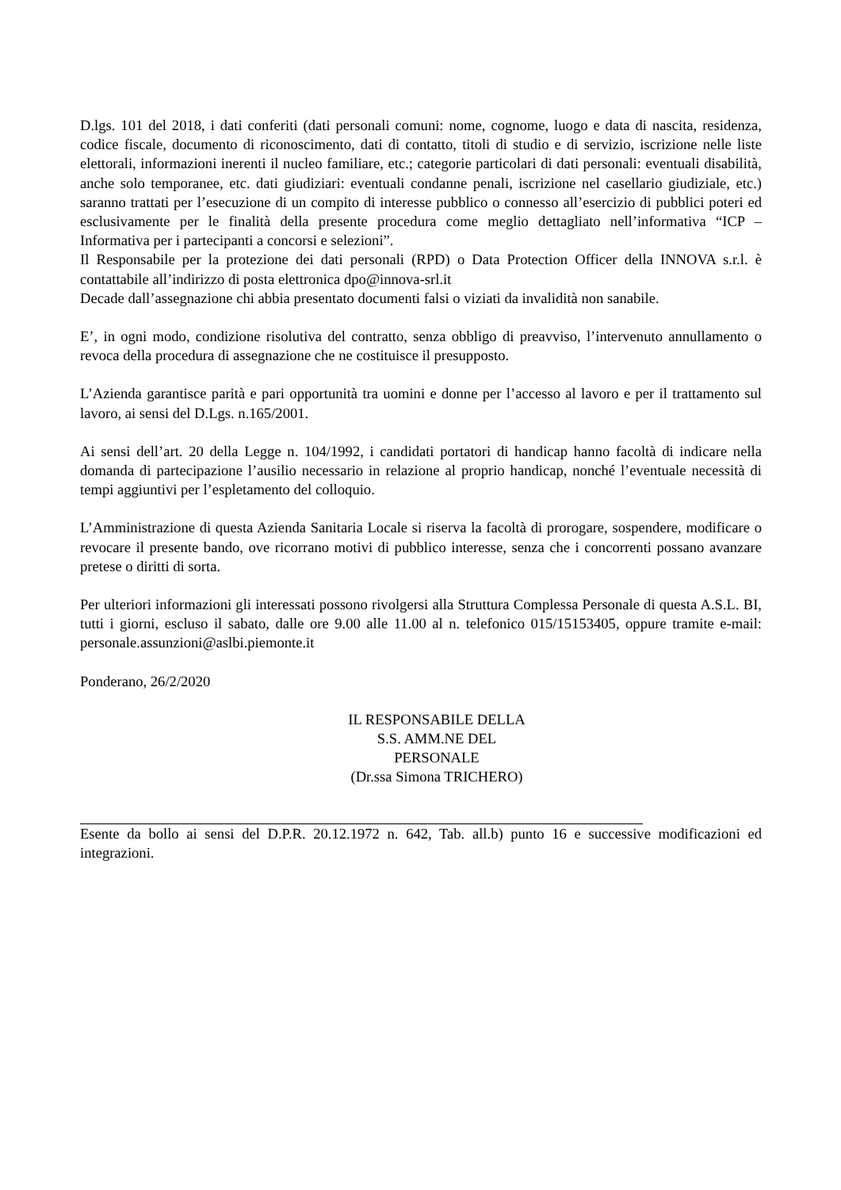D.lgs. 101 del 2018, i dati conferiti (dati personali comuni: nome, cognome, luogo e data di nascita, residenza, codice fiscale, documento di riconoscimento, dati di contatto, titoli di studio e di servizio, iscrizione nelle liste elettorali, informazioni inerenti il nucleo familiare, etc.; categorie particolari di dati personali: eventuali disabilità, anche solo temporanee, etc. dati giudiziari: eventuali condanne penali, iscrizione nel casellario giudiziale, etc.) saranno trattati per l’esecuzione di un compito di interesse pubblico o connesso all’esercizio di pubblici poteri ed esclusivamente per le finalità della presente procedura come meglio dettagliato nell’informativa “ICP – Informativa per i partecipanti a concorsi e selezioni”.
Il Responsabile per la protezione dei dati personali (RPD) o Data Protection Officer della INNOVA s.r.l. è contattabile all’indirizzo di posta elettronica dpo@innova-srl.it
Decade dall’assegnazione chi abbia presentato documenti falsi o viziati da invalidità non sanabile.
E’, in ogni modo, condizione risolutiva del contratto, senza obbligo di preavviso, l’intervenuto annullamento o revoca della procedura di assegnazione che ne costituisce il presupposto.
L’Azienda garantisce parità e pari opportunità tra uomini e donne per l’accesso al lavoro e per il trattamento sul lavoro, ai sensi del D.Lgs. n.165/2001.
Ai sensi dell’art. 20 della Legge n. 104/1992, i candidati portatori di handicap hanno facoltà di indicare nella domanda di partecipazione l’ausilio necessario in relazione al proprio handicap, nonché l’eventuale necessità di tempi aggiuntivi per l’espletamento del colloquio.
L’Amministrazione di questa Azienda Sanitaria Locale si riserva la facoltà di prorogare, sospendere, modificare o revocare il presente bando, ove ricorrano motivi di pubblico interesse, senza che i concorrenti possano avanzare pretese o diritti di sorta.
Per ulteriori informazioni gli interessati possono rivolgersi alla Struttura Complessa Personale di questa A.S.L. BI, tutti i giorni, escluso il sabato, dalle ore 9.00 alle 11.00 al n. telefonico 015/15153405, oppure tramite e-mail: personale.assunzioni@aslbi.piemonte.it
Ponderano, 26/2/2020
IL RESPONSABILE DELLA
S.S. AMM.NE DEL PERSONALE
(Dr.ssa Simona TRICHERO)
Esente da bollo ai sensi del D.P.R. 20.12.1972 n. 642, Tab. all.b) punto 16 e successive modificazioni ed integrazioni.